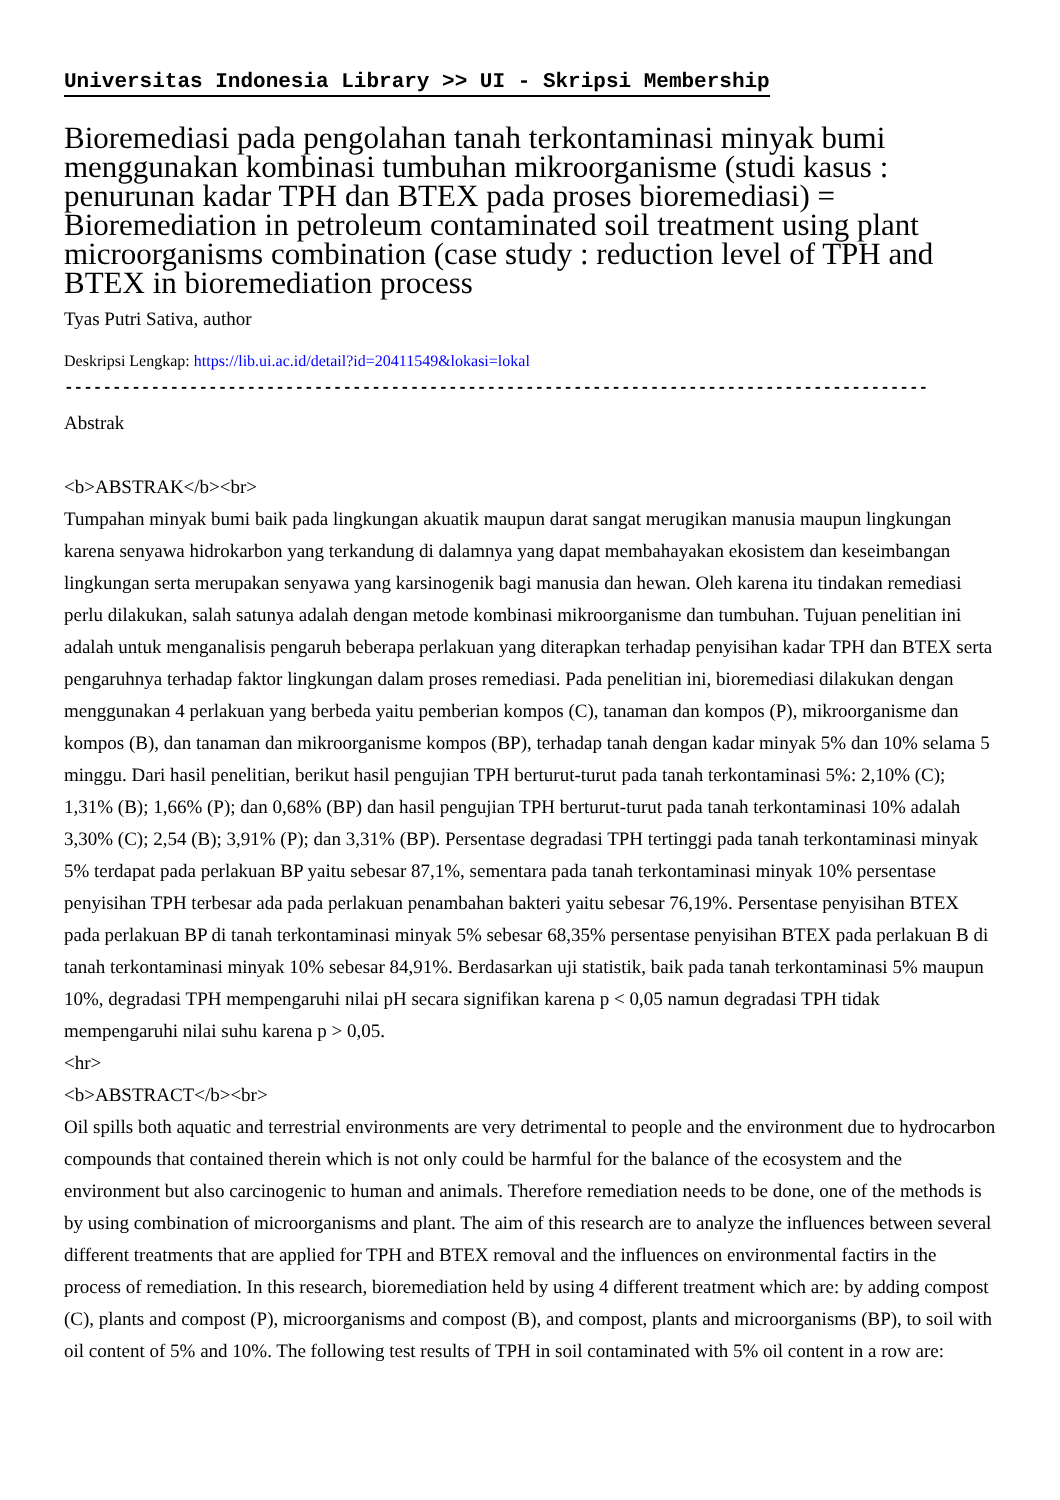Universitas Indonesia Library >> UI - Skripsi Membership
Bioremediasi pada pengolahan tanah terkontaminasi minyak bumi menggunakan kombinasi tumbuhan mikroorganisme (studi kasus : penurunan kadar TPH dan BTEX pada proses bioremediasi) = Bioremediation in petroleum contaminated soil treatment using plant microorganisms combination (case study : reduction level of TPH and BTEX in bioremediation process
Tyas Putri Sativa, author
Deskripsi Lengkap: https://lib.ui.ac.id/detail?id=20411549&lokasi=lokal
------------------------------------------------------------------------------------------
Abstrak
<b>ABSTRAK</b><br>
Tumpahan minyak bumi baik pada lingkungan akuatik maupun darat sangat merugikan manusia maupun lingkungan karena senyawa hidrokarbon yang terkandung di dalamnya yang dapat membahayakan ekosistem dan keseimbangan lingkungan serta merupakan senyawa yang karsinogenik bagi manusia dan hewan. Oleh karena itu tindakan remediasi perlu dilakukan, salah satunya adalah dengan metode kombinasi mikroorganisme dan tumbuhan. Tujuan penelitian ini adalah untuk menganalisis pengaruh beberapa perlakuan yang diterapkan terhadap penyisihan kadar TPH dan BTEX serta pengaruhnya terhadap faktor lingkungan dalam proses remediasi. Pada penelitian ini, bioremediasi dilakukan dengan menggunakan 4 perlakuan yang berbeda yaitu pemberian kompos (C), tanaman dan kompos (P), mikroorganisme dan kompos (B), dan tanaman dan mikroorganisme kompos (BP), terhadap tanah dengan kadar minyak 5% dan 10% selama 5 minggu. Dari hasil penelitian, berikut hasil pengujian TPH berturut-turut pada tanah terkontaminasi 5%: 2,10% (C); 1,31% (B); 1,66% (P); dan 0,68% (BP) dan hasil pengujian TPH berturut-turut pada tanah terkontaminasi 10% adalah 3,30% (C); 2,54 (B); 3,91% (P); dan 3,31% (BP). Persentase degradasi TPH tertinggi pada tanah terkontaminasi minyak 5% terdapat pada perlakuan BP yaitu sebesar 87,1%, sementara pada tanah terkontaminasi minyak 10% persentase penyisihan TPH terbesar ada pada perlakuan penambahan bakteri yaitu sebesar 76,19%. Persentase penyisihan BTEX pada perlakuan BP di tanah terkontaminasi minyak 5% sebesar 68,35% persentase penyisihan BTEX pada perlakuan B di tanah terkontaminasi minyak 10% sebesar 84,91%. Berdasarkan uji statistik, baik pada tanah terkontaminasi 5% maupun 10%, degradasi TPH mempengaruhi nilai pH secara signifikan karena p < 0,05 namun degradasi TPH tidak mempengaruhi nilai suhu karena p > 0,05.
<hr>
<b>ABSTRACT</b><br>
Oil spills both aquatic and terrestrial environments are very detrimental to people and the environment due to hydrocarbon compounds that contained therein which is not only could be harmful for the balance of the ecosystem and the environment but also carcinogenic to human and animals. Therefore remediation needs to be done, one of the methods is by using combination of microorganisms and plant. The aim of this research are to analyze the influences between several different treatments that are applied for TPH and BTEX removal and the influences on environmental factirs in the process of remediation. In this research, bioremediation held by using 4 different treatment which are: by adding compost (C), plants and compost (P), microorganisms and compost (B), and compost, plants and microorganisms (BP), to soil with oil content of 5% and 10%. The following test results of TPH in soil contaminated with 5% oil content in a row are: